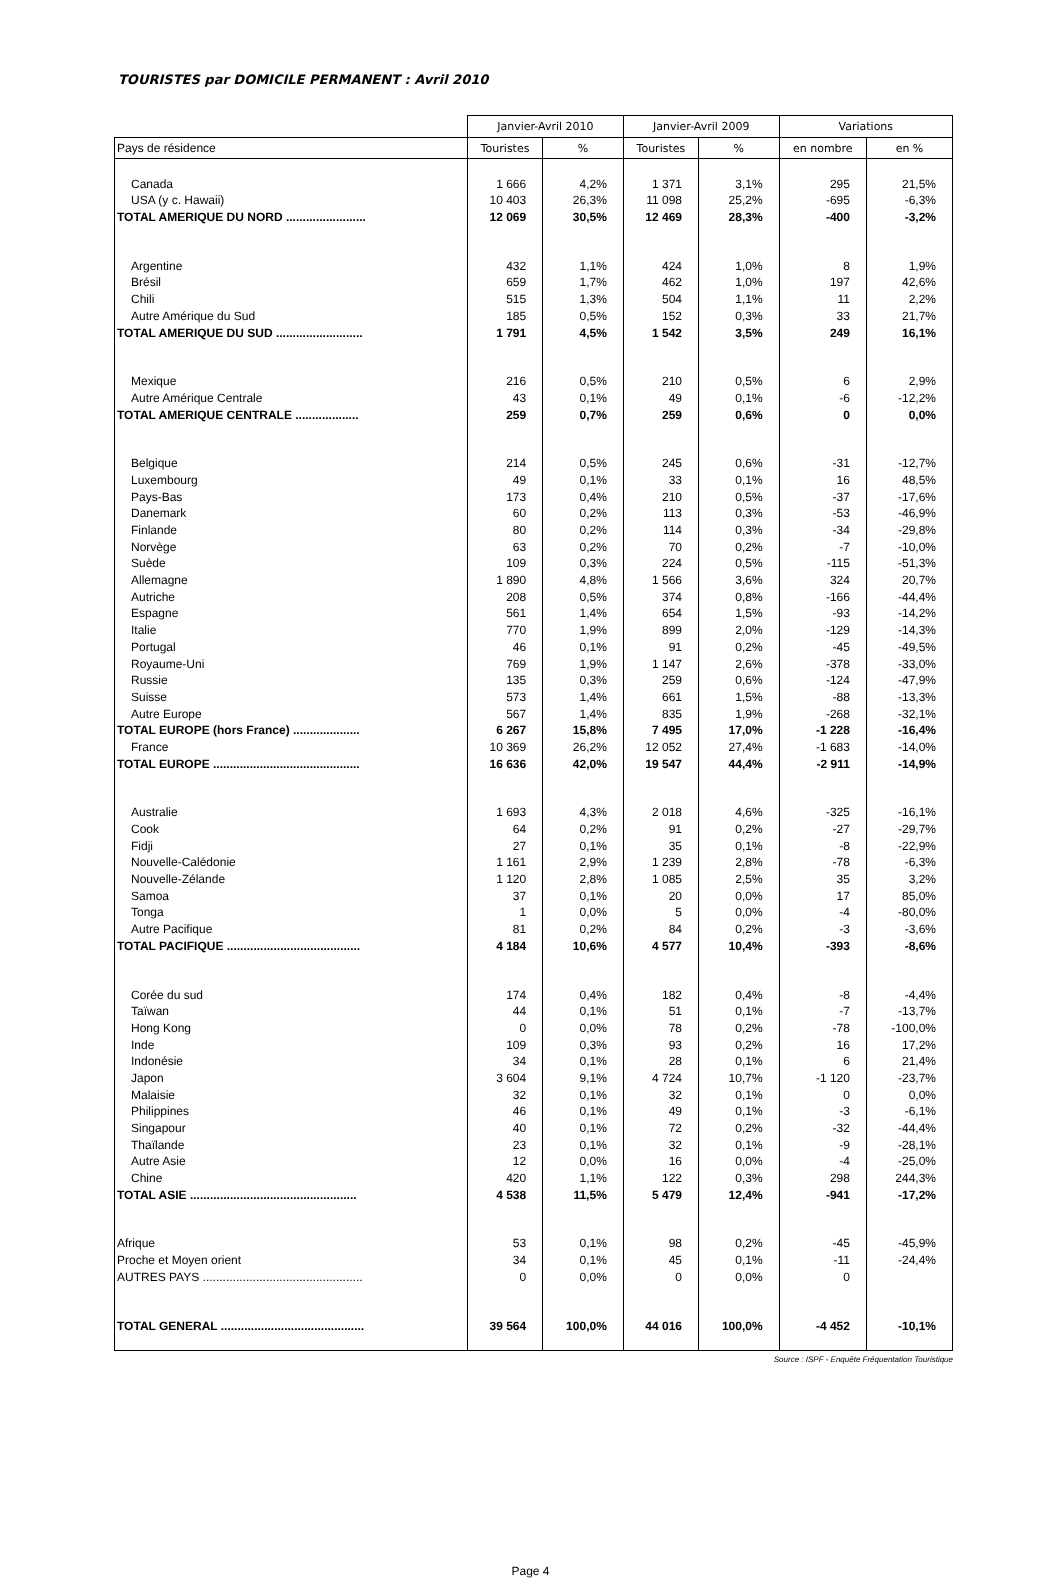TOURISTES par DOMICILE PERMANENT : Avril 2010
| | Janvier-Avril 2010 | | Janvier-Avril 2009 | | Variations | |
| --- | --- | --- | --- | --- | --- | --- |
| Pays de résidence | Touristes | % | Touristes | % | en nombre | en % |
| Canada | 1 666 | 4,2% | 1 371 | 3,1% | 295 | 21,5% |
| USA (y c. Hawaii) | 10 403 | 26,3% | 11 098 | 25,2% | -695 | -6,3% |
| TOTAL AMERIQUE DU NORD ........................ | 12 069 | 30,5% | 12 469 | 28,3% | -400 | -3,2% |
| Argentine | 432 | 1,1% | 424 | 1,0% | 8 | 1,9% |
| Brésil | 659 | 1,7% | 462 | 1,0% | 197 | 42,6% |
| Chili | 515 | 1,3% | 504 | 1,1% | 11 | 2,2% |
| Autre Amérique du Sud | 185 | 0,5% | 152 | 0,3% | 33 | 21,7% |
| TOTAL AMERIQUE DU SUD .......................... | 1 791 | 4,5% | 1 542 | 3,5% | 249 | 16,1% |
| Mexique | 216 | 0,5% | 210 | 0,5% | 6 | 2,9% |
| Autre Amérique Centrale | 43 | 0,1% | 49 | 0,1% | -6 | -12,2% |
| TOTAL AMERIQUE CENTRALE ................... | 259 | 0,7% | 259 | 0,6% | 0 | 0,0% |
| Belgique | 214 | 0,5% | 245 | 0,6% | -31 | -12,7% |
| Luxembourg | 49 | 0,1% | 33 | 0,1% | 16 | 48,5% |
| Pays-Bas | 173 | 0,4% | 210 | 0,5% | -37 | -17,6% |
| Danemark | 60 | 0,2% | 113 | 0,3% | -53 | -46,9% |
| Finlande | 80 | 0,2% | 114 | 0,3% | -34 | -29,8% |
| Norvège | 63 | 0,2% | 70 | 0,2% | -7 | -10,0% |
| Suède | 109 | 0,3% | 224 | 0,5% | -115 | -51,3% |
| Allemagne | 1 890 | 4,8% | 1 566 | 3,6% | 324 | 20,7% |
| Autriche | 208 | 0,5% | 374 | 0,8% | -166 | -44,4% |
| Espagne | 561 | 1,4% | 654 | 1,5% | -93 | -14,2% |
| Italie | 770 | 1,9% | 899 | 2,0% | -129 | -14,3% |
| Portugal | 46 | 0,1% | 91 | 0,2% | -45 | -49,5% |
| Royaume-Uni | 769 | 1,9% | 1 147 | 2,6% | -378 | -33,0% |
| Russie | 135 | 0,3% | 259 | 0,6% | -124 | -47,9% |
| Suisse | 573 | 1,4% | 661 | 1,5% | -88 | -13,3% |
| Autre Europe | 567 | 1,4% | 835 | 1,9% | -268 | -32,1% |
| TOTAL EUROPE (hors France) .................... | 6 267 | 15,8% | 7 495 | 17,0% | -1 228 | -16,4% |
| France | 10 369 | 26,2% | 12 052 | 27,4% | -1 683 | -14,0% |
| TOTAL EUROPE ............................................ | 16 636 | 42,0% | 19 547 | 44,4% | -2 911 | -14,9% |
| Australie | 1 693 | 4,3% | 2 018 | 4,6% | -325 | -16,1% |
| Cook | 64 | 0,2% | 91 | 0,2% | -27 | -29,7% |
| Fidji | 27 | 0,1% | 35 | 0,1% | -8 | -22,9% |
| Nouvelle-Calédonie | 1 161 | 2,9% | 1 239 | 2,8% | -78 | -6,3% |
| Nouvelle-Zélande | 1 120 | 2,8% | 1 085 | 2,5% | 35 | 3,2% |
| Samoa | 37 | 0,1% | 20 | 0,0% | 17 | 85,0% |
| Tonga | 1 | 0,0% | 5 | 0,0% | -4 | -80,0% |
| Autre Pacifique | 81 | 0,2% | 84 | 0,2% | -3 | -3,6% |
| TOTAL PACIFIQUE ........................................ | 4 184 | 10,6% | 4 577 | 10,4% | -393 | -8,6% |
| Corée du sud | 174 | 0,4% | 182 | 0,4% | -8 | -4,4% |
| Taïwan | 44 | 0,1% | 51 | 0,1% | -7 | -13,7% |
| Hong Kong | 0 | 0,0% | 78 | 0,2% | -78 | -100,0% |
| Inde | 109 | 0,3% | 93 | 0,2% | 16 | 17,2% |
| Indonésie | 34 | 0,1% | 28 | 0,1% | 6 | 21,4% |
| Japon | 3 604 | 9,1% | 4 724 | 10,7% | -1 120 | -23,7% |
| Malaisie | 32 | 0,1% | 32 | 0,1% | 0 | 0,0% |
| Philippines | 46 | 0,1% | 49 | 0,1% | -3 | -6,1% |
| Singapour | 40 | 0,1% | 72 | 0,2% | -32 | -44,4% |
| Thaïlande | 23 | 0,1% | 32 | 0,1% | -9 | -28,1% |
| Autre Asie | 12 | 0,0% | 16 | 0,0% | -4 | -25,0% |
| Chine | 420 | 1,1% | 122 | 0,3% | 298 | 244,3% |
| TOTAL ASIE .................................................. | 4 538 | 11,5% | 5 479 | 12,4% | -941 | -17,2% |
| Afrique | 53 | 0,1% | 98 | 0,2% | -45 | -45,9% |
| Proche et Moyen orient | 34 | 0,1% | 45 | 0,1% | -11 | -24,4% |
| AUTRES PAYS ................................................ | 0 | 0,0% | 0 | 0,0% | 0 | |
| TOTAL GENERAL ........................................... | 39 564 | 100,0% | 44 016 | 100,0% | -4 452 | -10,1% |
Source : ISPF - Enquête Fréquentation Touristique
Page 4